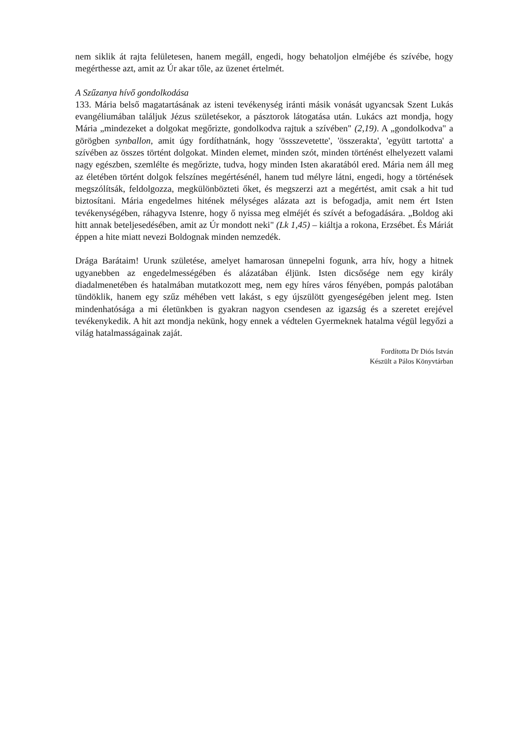nem siklik át rajta felületesen, hanem megáll, engedi, hogy behatoljon elméjébe és szívébe, hogy megérthesse azt, amit az Úr akar tőle, az üzenet értelmét.
A Szűzanya hívő gondolkodása
133. Mária belső magatartásának az isteni tevékenység iránti másik vonását ugyancsak Szent Lukás evangéliumában találjuk Jézus születésekor, a pásztorok látogatása után. Lukács azt mondja, hogy Mária „mindezeket a dolgokat megőrizte, gondolkodva rajtuk a szívében" (2,19). A „gondolkodva" a görögben synballon, amit úgy fordíthatnánk, hogy 'össszevetette', 'összerakta', 'együtt tartotta' a szívében az összes történt dolgokat. Minden elemet, minden szót, minden történést elhelyezett valami nagy egészben, szemlélte és megőrizte, tudva, hogy minden Isten akaratából ered. Mária nem áll meg az életében történt dolgok felszínes megértésénél, hanem tud mélyre látni, engedi, hogy a történések megszólítsák, feldolgozza, megkülönbözteti őket, és megszerzi azt a megértést, amit csak a hit tud biztosítani. Mária engedelmes hitének mélységes alázata azt is befogadja, amit nem ért Isten tevékenységében, ráhagyva Istenre, hogy ő nyissa meg elméjét és szívét a befogadására. „Boldog aki hitt annak beteljesedésében, amit az Úr mondott neki" (Lk 1,45) – kiáltja a rokona, Erzsébet. És Máriát éppen a hite miatt nevezi Boldognak minden nemzedék.
Drága Barátaim! Urunk születése, amelyet hamarosan ünnepelni fogunk, arra hív, hogy a hitnek ugyanebben az engedelmességében és alázatában éljünk. Isten dicsősége nem egy király diadalmenetében és hatalmában mutatkozott meg, nem egy híres város fényében, pompás palotában tündöklik, hanem egy szűz méhében vett lakást, s egy újszülött gyengeségében jelent meg. Isten mindenhatósága a mi életünkben is gyakran nagyon csendesen az igazság és a szeretet erejével tevékenykedik. A hit azt mondja nekünk, hogy ennek a védtelen Gyermeknek hatalma végül legyőzi a világ hatalmasságainak zaját.
Fordította Dr Diós István
Készült a Pálos Könyvtárban